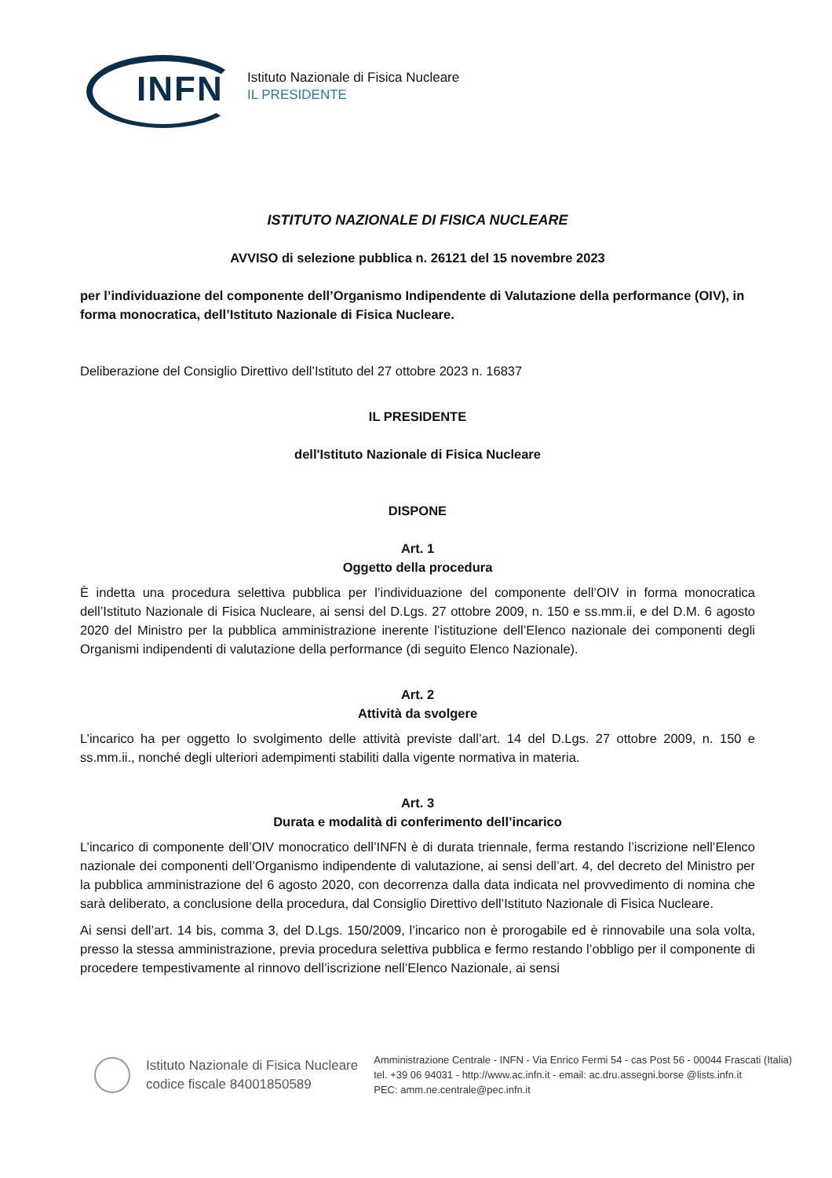INFN
Istituto Nazionale di Fisica Nucleare
IL PRESIDENTE
ISTITUTO NAZIONALE DI FISICA NUCLEARE
AVVISO di selezione pubblica n. 26121 del 15 novembre 2023
per l’individuazione del componente dell’Organismo Indipendente di Valutazione della performance (OIV), in forma monocratica, dell’Istituto Nazionale di Fisica Nucleare.
Deliberazione del Consiglio Direttivo dell’Istituto del 27 ottobre 2023 n. 16837
IL PRESIDENTE
dell'Istituto Nazionale di Fisica Nucleare
DISPONE
Art. 1
Oggetto della procedura
È indetta una procedura selettiva pubblica per l’individuazione del componente dell’OIV in forma monocratica dell’Istituto Nazionale di Fisica Nucleare, ai sensi del D.Lgs. 27 ottobre 2009, n. 150 e ss.mm.ii, e del D.M. 6 agosto 2020 del Ministro per la pubblica amministrazione inerente l’istituzione dell’Elenco nazionale dei componenti degli Organismi indipendenti di valutazione della performance (di seguito Elenco Nazionale).
Art. 2
Attività da svolgere
L’incarico ha per oggetto lo svolgimento delle attività previste dall’art. 14 del D.Lgs. 27 ottobre 2009, n. 150 e ss.mm.ii., nonché degli ulteriori adempimenti stabiliti dalla vigente normativa in materia.
Art. 3
Durata e modalità di conferimento dell’incarico
L’incarico di componente dell’OIV monocratico dell’INFN è di durata triennale, ferma restando l’iscrizione nell’Elenco nazionale dei componenti dell’Organismo indipendente di valutazione, ai sensi dell’art. 4, del decreto del Ministro per la pubblica amministrazione del 6 agosto 2020, con decorrenza dalla data indicata nel provvedimento di nomina che sarà deliberato, a conclusione della procedura, dal Consiglio Direttivo dell’Istituto Nazionale di Fisica Nucleare.
Ai sensi dell’art. 14 bis, comma 3, del D.Lgs. 150/2009, l’incarico non è prorogabile ed è rinnovabile una sola volta, presso la stessa amministrazione, previa procedura selettiva pubblica e fermo restando l’obbligo per il componente di procedere tempestivamente al rinnovo dell’iscrizione nell’Elenco Nazionale, ai sensi
Istituto Nazionale di Fisica Nucleare
codice fiscale 84001850589
Amministrazione Centrale - INFN - Via Enrico Fermi 54 - cas Post 56 - 00044 Frascati (Italia)
tel. +39 06 94031 - http://www.ac.infn.it - email: ac.dru.assegni.borse @lists.infn.it
PEC: amm.ne.centrale@pec.infn.it